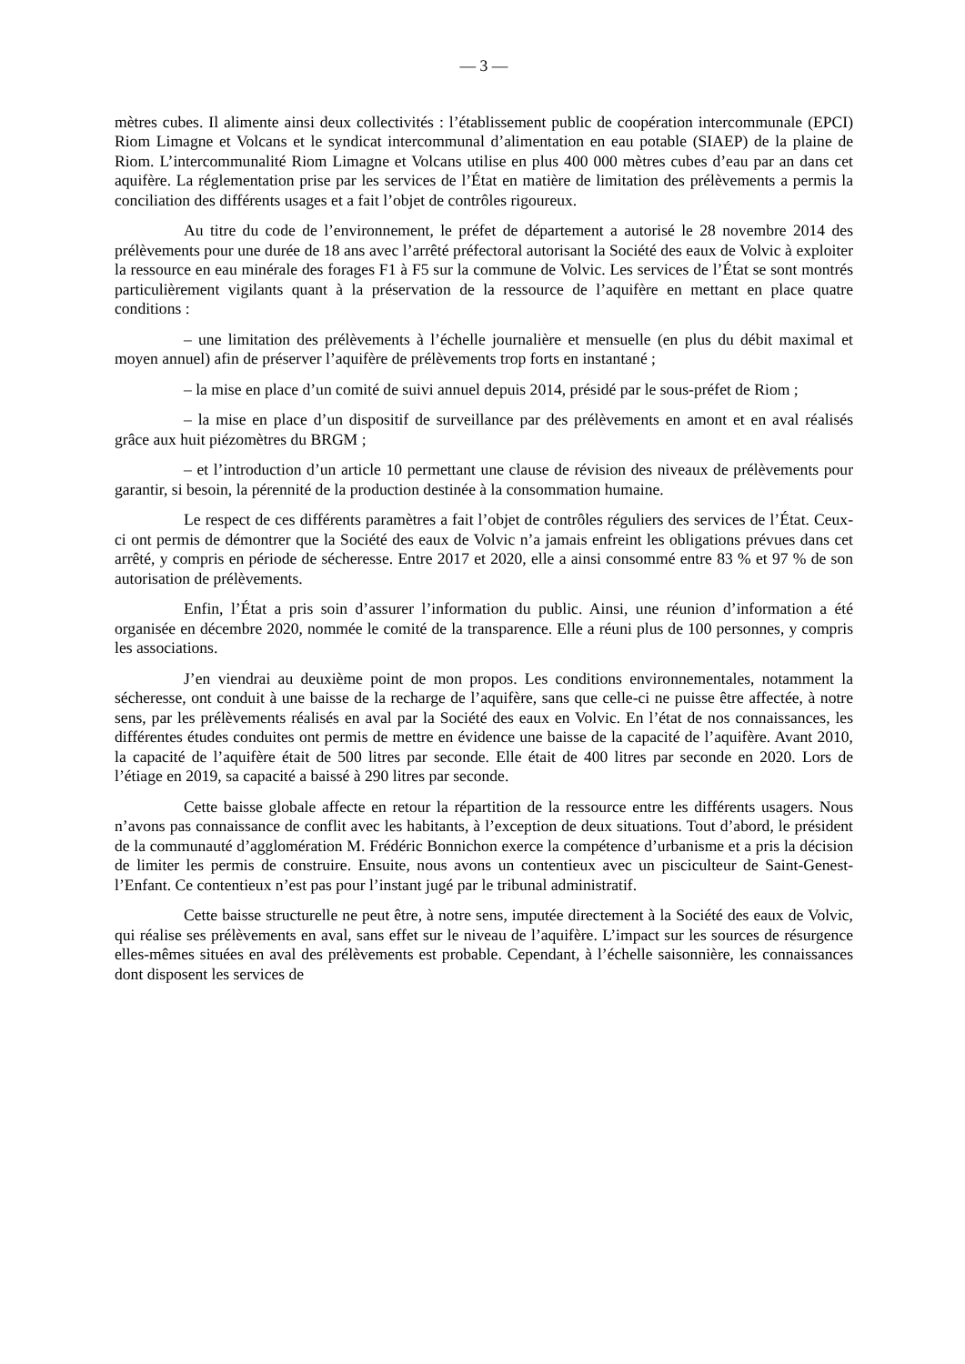— 3 —
mètres cubes. Il alimente ainsi deux collectivités : l’établissement public de coopération intercommunale (EPCI) Riom Limagne et Volcans et le syndicat intercommunal d’alimentation en eau potable (SIAEP) de la plaine de Riom. L’intercommunalité Riom Limagne et Volcans utilise en plus 400 000 mètres cubes d’eau par an dans cet aquifère. La réglementation prise par les services de l’État en matière de limitation des prélèvements a permis la conciliation des différents usages et a fait l’objet de contrôles rigoureux.
Au titre du code de l’environnement, le préfet de département a autorisé le 28 novembre 2014 des prélèvements pour une durée de 18 ans avec l’arrêté préfectoral autorisant la Société des eaux de Volvic à exploiter la ressource en eau minérale des forages F1 à F5 sur la commune de Volvic. Les services de l’État se sont montrés particulièrement vigilants quant à la préservation de la ressource de l’aquifère en mettant en place quatre conditions :
– une limitation des prélèvements à l’échelle journalière et mensuelle (en plus du débit maximal et moyen annuel) afin de préserver l’aquifère de prélèvements trop forts en instantané ;
– la mise en place d’un comité de suivi annuel depuis 2014, présidé par le sous-préfet de Riom ;
– la mise en place d’un dispositif de surveillance par des prélèvements en amont et en aval réalisés grâce aux huit piézomètres du BRGM ;
– et l’introduction d’un article 10 permettant une clause de révision des niveaux de prélèvements pour garantir, si besoin, la pérennité de la production destinée à la consommation humaine.
Le respect de ces différents paramètres a fait l’objet de contrôles réguliers des services de l’État. Ceux-ci ont permis de démontrer que la Société des eaux de Volvic n’a jamais enfreint les obligations prévues dans cet arrêté, y compris en période de sécheresse. Entre 2017 et 2020, elle a ainsi consommé entre 83 % et 97 % de son autorisation de prélèvements.
Enfin, l’État a pris soin d’assurer l’information du public. Ainsi, une réunion d’information a été organisée en décembre 2020, nommée le comité de la transparence. Elle a réuni plus de 100 personnes, y compris les associations.
J’en viendrai au deuxième point de mon propos. Les conditions environnementales, notamment la sécheresse, ont conduit à une baisse de la recharge de l’aquifère, sans que celle-ci ne puisse être affectée, à notre sens, par les prélèvements réalisés en aval par la Société des eaux en Volvic. En l’état de nos connaissances, les différentes études conduites ont permis de mettre en évidence une baisse de la capacité de l’aquifère. Avant 2010, la capacité de l’aquifère était de 500 litres par seconde. Elle était de 400 litres par seconde en 2020. Lors de l’étiage en 2019, sa capacité a baissé à 290 litres par seconde.
Cette baisse globale affecte en retour la répartition de la ressource entre les différents usagers. Nous n’avons pas connaissance de conflit avec les habitants, à l’exception de deux situations. Tout d’abord, le président de la communauté d’agglomération M. Frédéric Bonnichon exerce la compétence d’urbanisme et a pris la décision de limiter les permis de construire. Ensuite, nous avons un contentieux avec un pisciculteur de Saint-Genest-l’Enfant. Ce contentieux n’est pas pour l’instant jugé par le tribunal administratif.
Cette baisse structurelle ne peut être, à notre sens, imputée directement à la Société des eaux de Volvic, qui réalise ses prélèvements en aval, sans effet sur le niveau de l’aquifère. L’impact sur les sources de résurgence elles-mêmes situées en aval des prélèvements est probable. Cependant, à l’échelle saisonnière, les connaissances dont disposent les services de